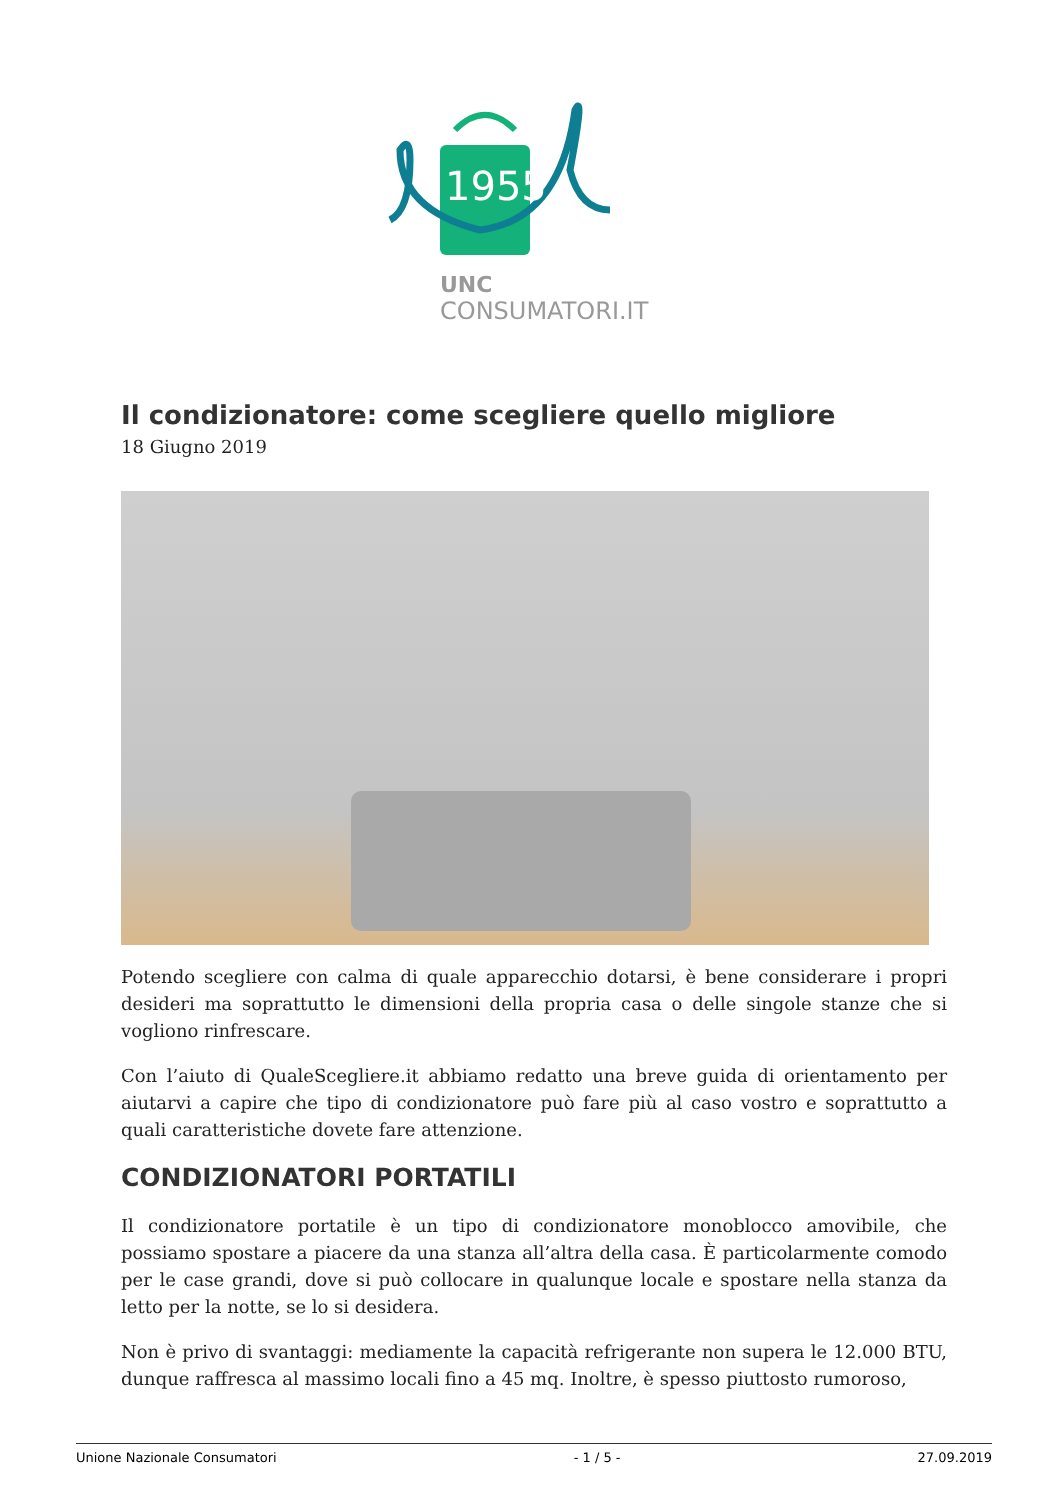1955
UNC
CONSUMATORI.IT
Il condizionatore: come scegliere quello migliore
18 Giugno 2019
Potendo scegliere con calma di quale apparecchio dotarsi, è bene considerare i propri desideri ma soprattutto le dimensioni della propria casa o delle singole stanze che si vogliono rinfrescare.
Con l’aiuto di QualeScegliere.it abbiamo redatto una breve guida di orientamento per aiutarvi a capire che tipo di condizionatore può fare più al caso vostro e soprattutto a quali caratteristiche dovete fare attenzione.
CONDIZIONATORI PORTATILI
Il condizionatore portatile è un tipo di condizionatore monoblocco amovibile, che possiamo spostare a piacere da una stanza all’altra della casa. È particolarmente comodo per le case grandi, dove si può collocare in qualunque locale e spostare nella stanza da letto per la notte, se lo si desidera.
Non è privo di svantaggi: mediamente la capacità refrigerante non supera le 12.000 BTU, dunque raffresca al massimo locali fino a 45 mq. Inoltre, è spesso piuttosto rumoroso,
Unione Nazionale Consumatori - 1 / 5 - 27.09.2019